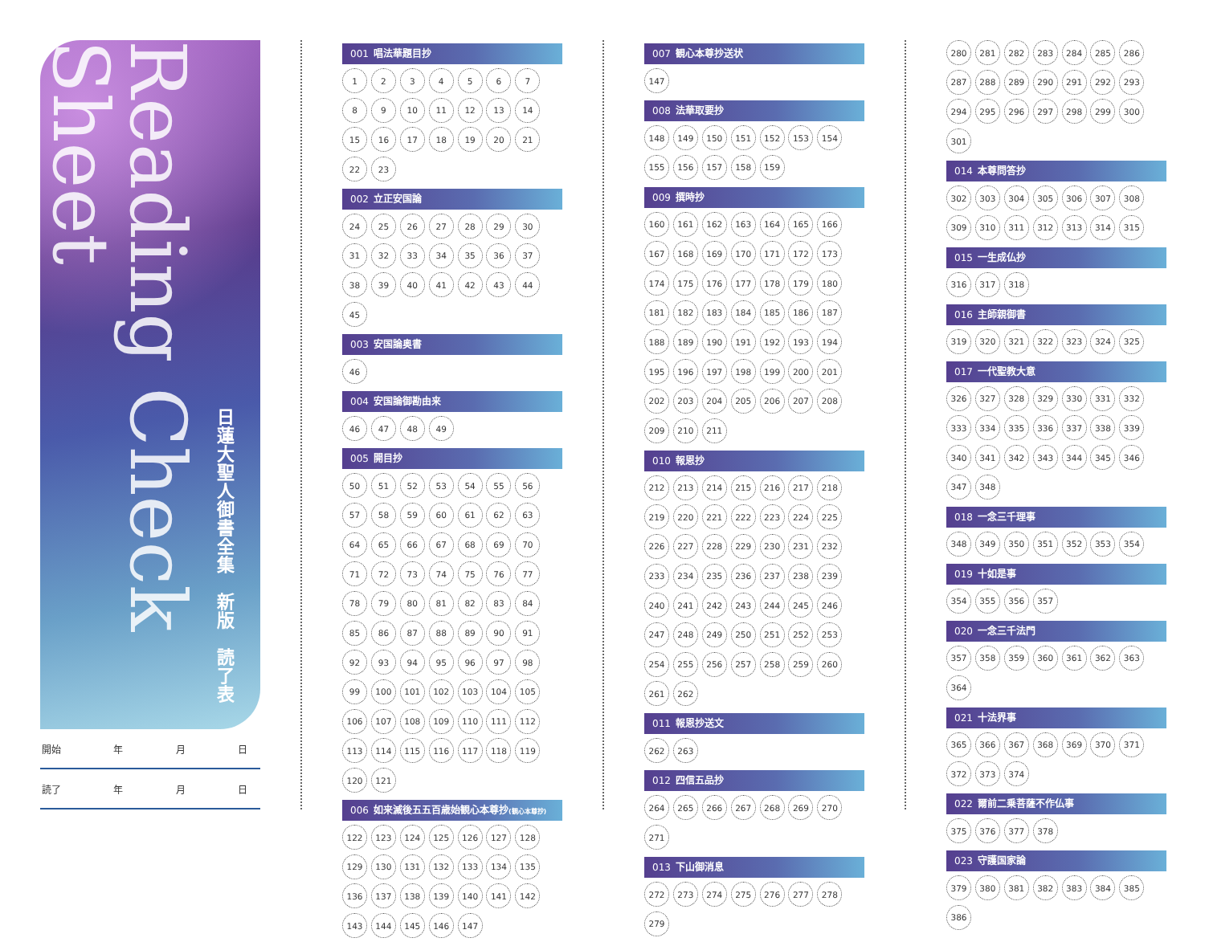Reading Check Sheet
日蓮大聖人御書全集　新版　読了表
開始 年 月 日
読了 年 月 日
001 唱法華題目抄
123456789 10 11 12 13 14 15 16 17 18 19 20 21 22 23
002 立正安国論
24 25 26 27 28 29 30 31 32 33 34 35 36 37 38 39 40 41 42 43 44 45
003 安国論奥書
46
004 安国論御勘由来
46 47 48 49
005 開目抄
50 51 52 53 54 55 56 57 58 59 60 61 62 63 64 65 66 67 68 69 70 71 72 73 74 75 76 77 78 79 80 81 82 83 84 85 86 87 88 89 90 91 92 93 94 95 96 97 98 99 100 101 102 103 104 105 106 107 108 109 110 111 112 113 114 115 116 117 118 119 120 121
006 如来滅後五五百歳始観心本尊抄(観心本尊抄)
122 123 124 125 126 127 128 129 130 131 132 133 134 135 136 137 138 139 140 141 142 143 144 145 146 147
007 観心本尊抄送状
147
008 法華取要抄
148 149 150 151 152 153 154 155 156 157 158 159
009 撰時抄
160 161 162 163 164 165 166 167 168 169 170 171 172 173 174 175 176 177 178 179 180 181 182 183 184 185 186 187 188 189 190 191 192 193 194 195 196 197 198 199 200 201 202 203 204 205 206 207 208 209 210 211
010 報恩抄
212 213 214 215 216 217 218 219 220 221 222 223 224 225 226 227 228 229 230 231 232 233 234 235 236 237 238 239 240 241 242 243 244 245 246 247 248 249 250 251 252 253 254 255 256 257 258 259 260 261 262
011 報恩抄送文
262 263
012 四信五品抄
264 265 266 267 268 269 270 271
013 下山御消息
272 273 274 275 276 277 278 279
280 281 282 283 284 285 286 287 288 289 290 291 292 293 294 295 296 297 298 299 300 301
014 本尊問答抄
302 303 304 305 306 307 308 309 310 311 312 313 314 315
015 一生成仏抄
316 317 318
016 主師親御書
319 320 321 322 323 324 325
017 一代聖教大意
326 327 328 329 330 331 332 333 334 335 336 337 338 339 340 341 342 343 344 345 346 347 348
018 一念三千理事
348 349 350 351 352 353 354
019 十如是事
354 355 356 357
020 一念三千法門
357 358 359 360 361 362 363 364
021 十法界事
365 366 367 368 369 370 371 372 373 374
022 爾前二乗菩薩不作仏事
375 376 377 378
023 守護国家論
379 380 381 382 383 384 385 386